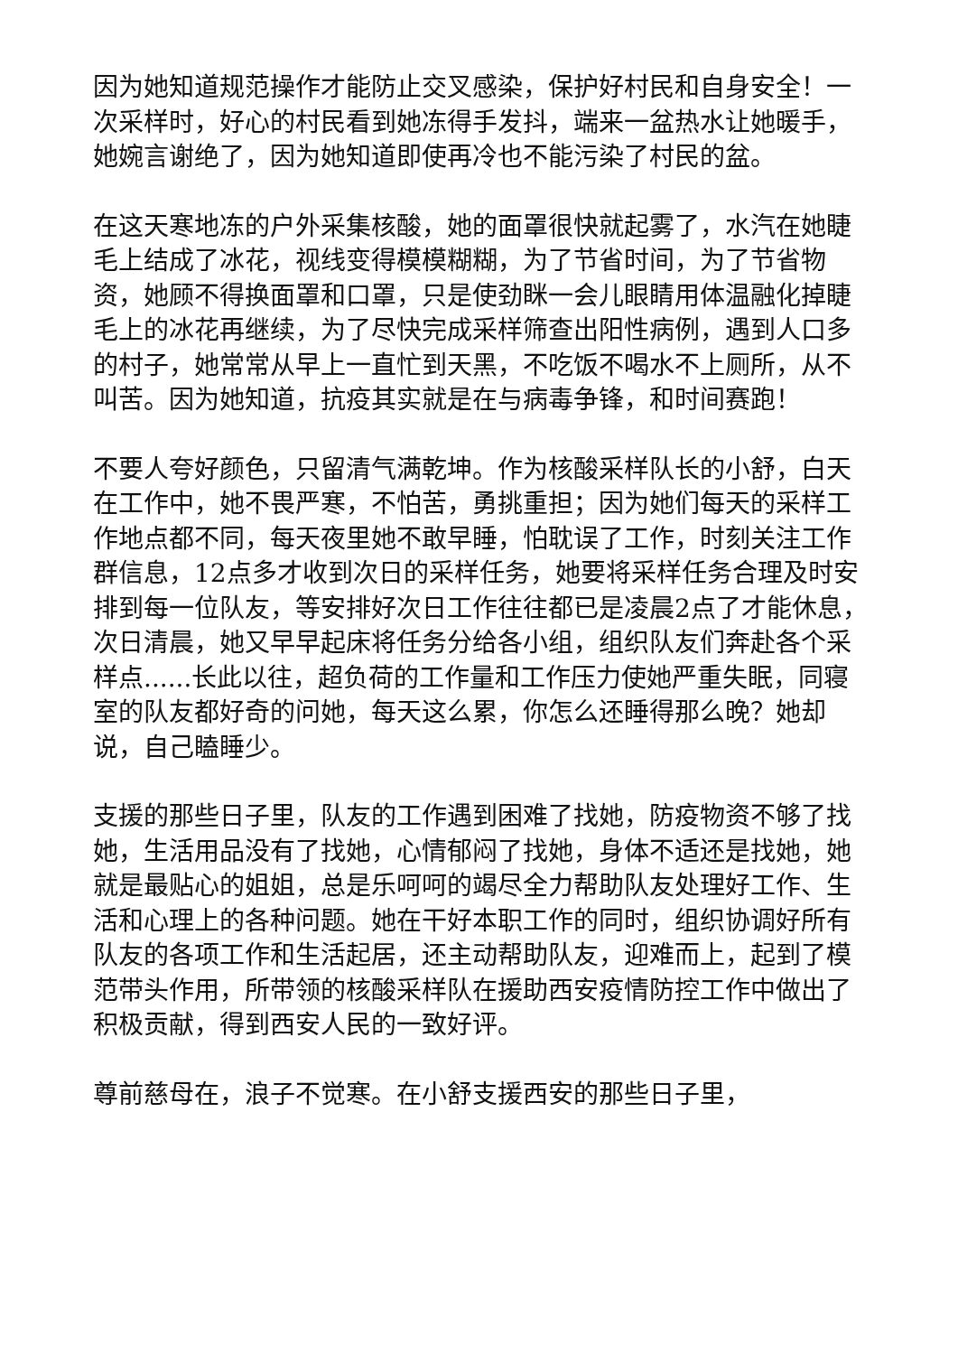因为她知道规范操作才能防止交叉感染，保护好村民和自身安全！一次采样时，好心的村民看到她冻得手发抖，端来一盆热水让她暖手，她婉言谢绝了，因为她知道即使再冷也不能污染了村民的盆。
在这天寒地冻的户外采集核酸，她的面罩很快就起雾了，水汽在她睫毛上结成了冰花，视线变得模模糊糊，为了节省时间，为了节省物资，她顾不得换面罩和口罩，只是使劲眯一会儿眼睛用体温融化掉睫毛上的冰花再继续，为了尽快完成采样筛查出阳性病例，遇到人口多的村子，她常常从早上一直忙到天黑，不吃饭不喝水不上厕所，从不叫苦。因为她知道，抗疫其实就是在与病毒争锋，和时间赛跑！
不要人夸好颜色，只留清气满乾坤。作为核酸采样队长的小舒，白天在工作中，她不畏严寒，不怕苦，勇挑重担；因为她们每天的采样工作地点都不同，每天夜里她不敢早睡，怕耽误了工作，时刻关注工作群信息，12点多才收到次日的采样任务，她要将采样任务合理及时安排到每一位队友，等安排好次日工作往往都已是凌晨2点了才能休息，次日清晨，她又早早起床将任务分给各小组，组织队友们奔赴各个采样点......长此以往，超负荷的工作量和工作压力使她严重失眠，同寝室的队友都好奇的问她，每天这么累，你怎么还睡得那么晚？她却说，自己瞌睡少。
支援的那些日子里，队友的工作遇到困难了找她，防疫物资不够了找她，生活用品没有了找她，心情郁闷了找她，身体不适还是找她，她就是最贴心的姐姐，总是乐呵呵的竭尽全力帮助队友处理好工作、生活和心理上的各种问题。她在干好本职工作的同时，组织协调好所有队友的各项工作和生活起居，还主动帮助队友，迎难而上，起到了模范带头作用，所带领的核酸采样队在援助西安疫情防控工作中做出了积极贡献，得到西安人民的一致好评。
尊前慈母在，浪子不觉寒。在小舒支援西安的那些日子里，